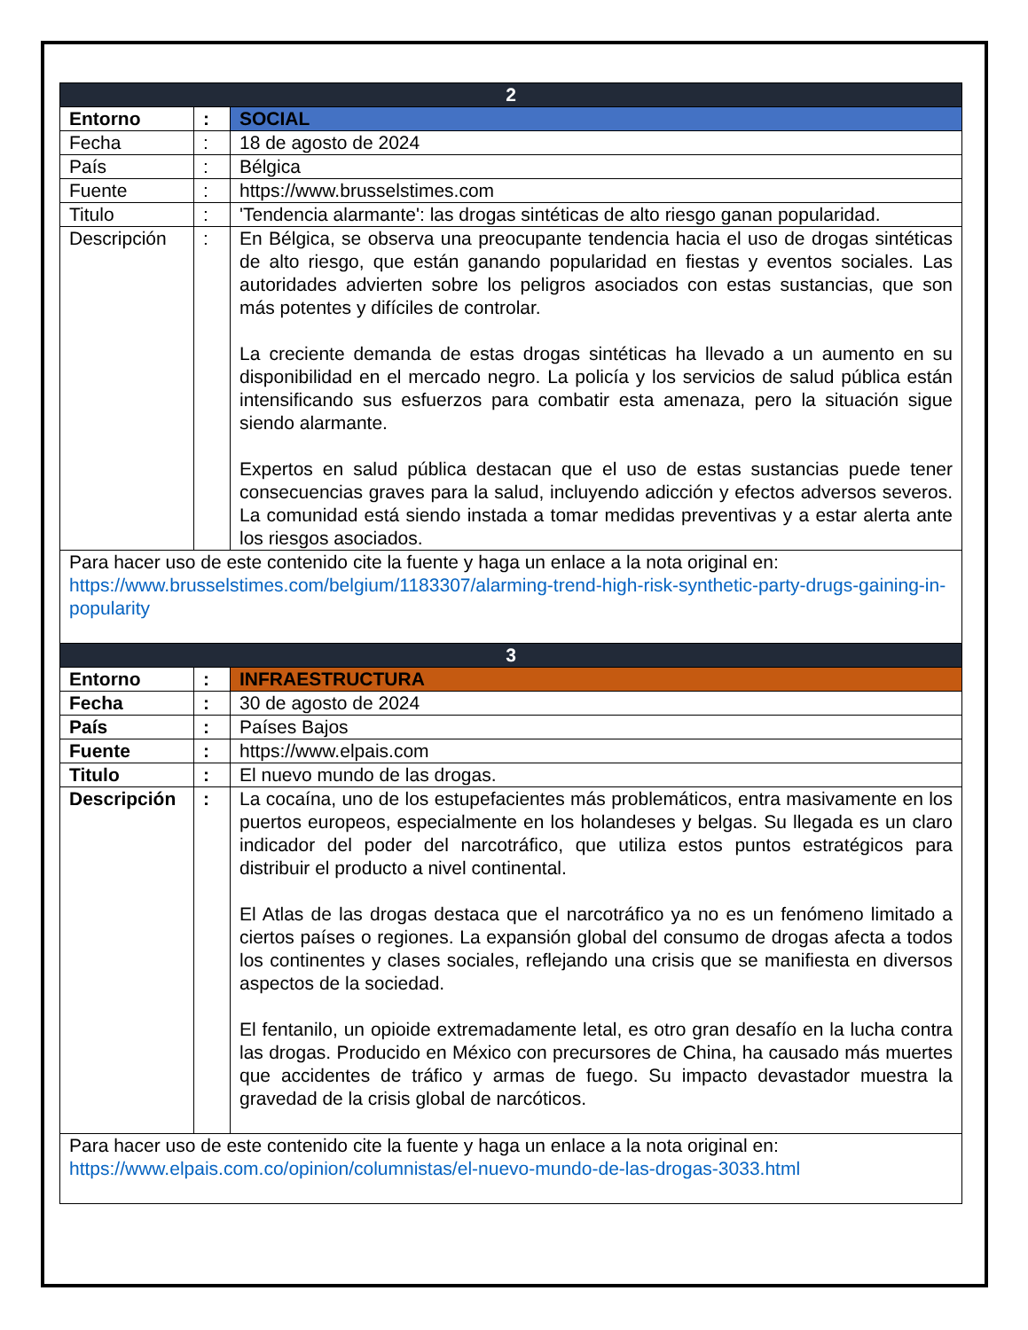| 2 | | |
| Entorno | : | SOCIAL |
| Fecha | : | 18 de agosto de 2024 |
| País | : | Bélgica |
| Fuente | : | https://www.brusselstimes.com |
| Titulo | : | 'Tendencia alarmante': las drogas sintéticas de alto riesgo ganan popularidad. |
| Descripción | : | En Bélgica, se observa una preocupante tendencia hacia el uso de drogas sintéticas de alto riesgo, que están ganando popularidad en fiestas y eventos sociales. Las autoridades advierten sobre los peligros asociados con estas sustancias, que son más potentes y difíciles de controlar. La creciente demanda de estas drogas sintéticas ha llevado a un aumento en su disponibilidad en el mercado negro. La policía y los servicios de salud pública están intensificando sus esfuerzos para combatir esta amenaza, pero la situación sigue siendo alarmante. Expertos en salud pública destacan que el uso de estas sustancias puede tener consecuencias graves para la salud, incluyendo adicción y efectos adversos severos. La comunidad está siendo instada a tomar medidas preventivas y a estar alerta ante los riesgos asociados. |
| Para hacer uso de este contenido cite la fuente y haga un enlace a la nota original en: https://www.brusselstimes.com/belgium/1183307/alarming-trend-high-risk-synthetic-party-drugs-gaining-in-popularity | | |
| 3 | | |
| Entorno | : | INFRAESTRUCTURA |
| Fecha | : | 30 de agosto de 2024 |
| País | : | Países Bajos |
| Fuente | : | https://www.elpais.com |
| Titulo | : | El nuevo mundo de las drogas. |
| Descripción | : | La cocaína, uno de los estupefacientes más problemáticos, entra masivamente en los puertos europeos, especialmente en los holandeses y belgas. Su llegada es un claro indicador del poder del narcotráfico, que utiliza estos puntos estratégicos para distribuir el producto a nivel continental. El Atlas de las drogas destaca que el narcotráfico ya no es un fenómeno limitado a ciertos países o regiones. La expansión global del consumo de drogas afecta a todos los continentes y clases sociales, reflejando una crisis que se manifiesta en diversos aspectos de la sociedad. El fentanilo, un opioide extremadamente letal, es otro gran desafío en la lucha contra las drogas. Producido en México con precursores de China, ha causado más muertes que accidentes de tráfico y armas de fuego. Su impacto devastador muestra la gravedad de la crisis global de narcóticos. |
| Para hacer uso de este contenido cite la fuente y haga un enlace a la nota original en: https://www.elpais.com.co/opinion/columnistas/el-nuevo-mundo-de-las-drogas-3033.html | | |